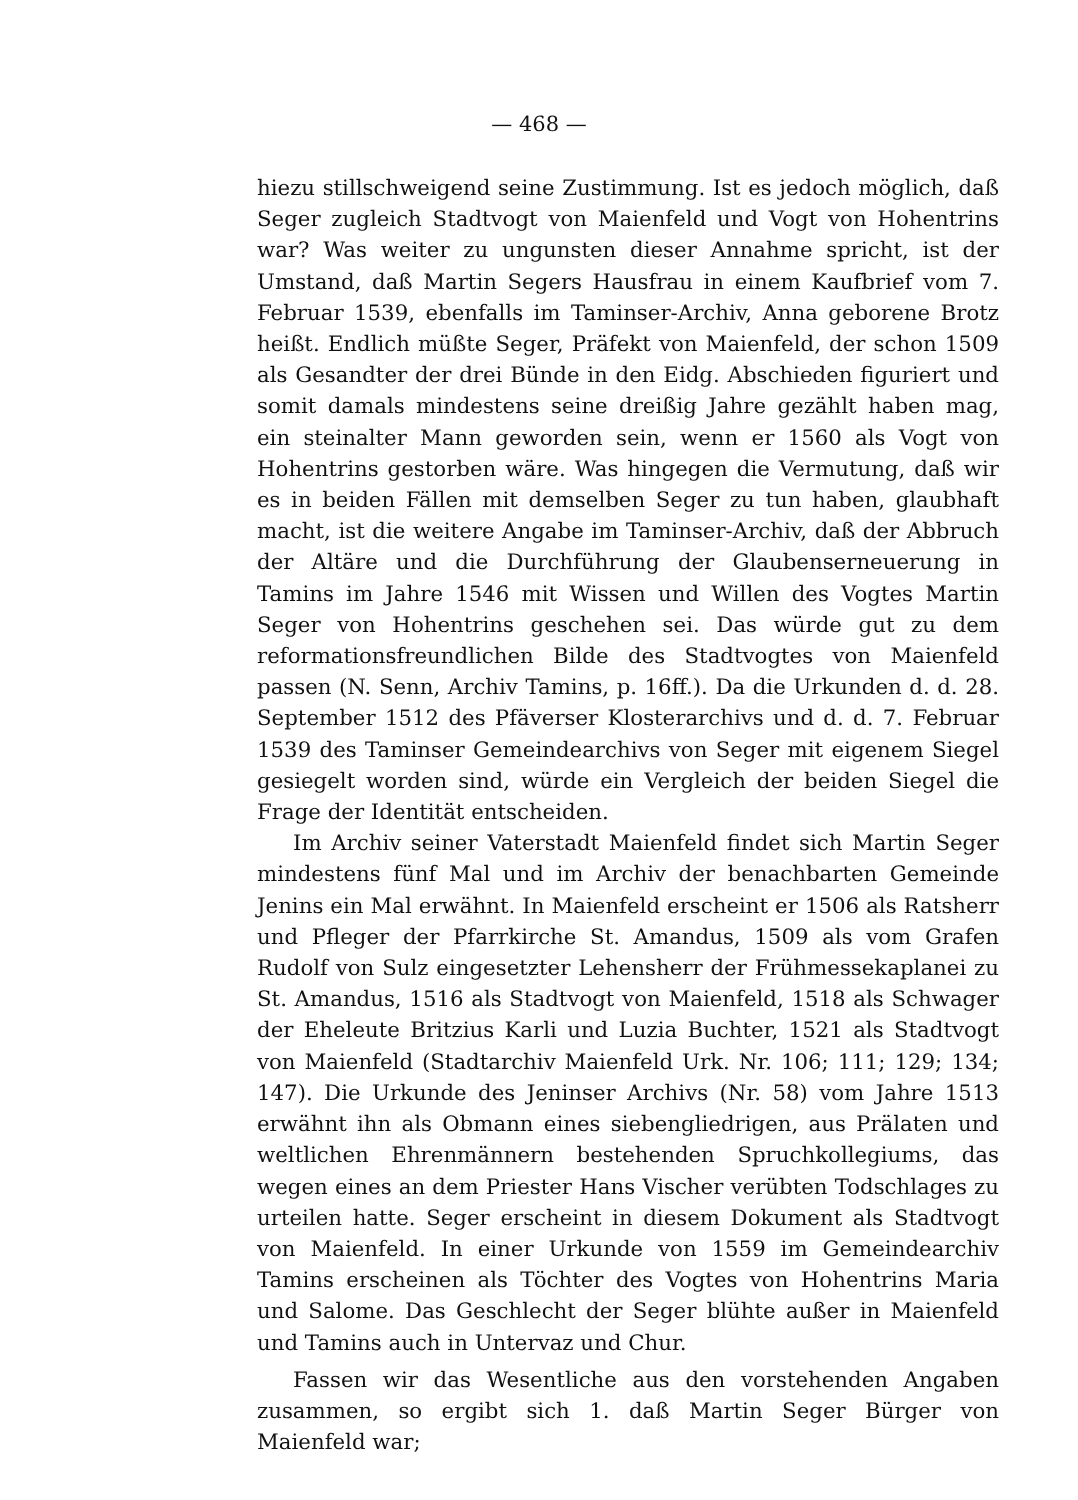— 468 —
hiezu stillschweigend seine Zustimmung. Ist es jedoch möglich, daß Seger zugleich Stadtvogt von Maienfeld und Vogt von Hohentrins war? Was weiter zu ungunsten dieser Annahme spricht, ist der Umstand, daß Martin Segers Hausfrau in einem Kaufbrief vom 7. Februar 1539, ebenfalls im Taminser-Archiv, Anna geborene Brotz heißt. Endlich müßte Seger, Präfekt von Maienfeld, der schon 1509 als Gesandter der drei Bünde in den Eidg. Abschieden figuriert und somit damals mindestens seine dreißig Jahre gezählt haben mag, ein steinalter Mann geworden sein, wenn er 1560 als Vogt von Hohentrins gestorben wäre. Was hingegen die Vermutung, daß wir es in beiden Fällen mit demselben Seger zu tun haben, glaubhaft macht, ist die weitere Angabe im Taminser-Archiv, daß der Abbruch der Altäre und die Durchführung der Glaubenserneuerung in Tamins im Jahre 1546 mit Wissen und Willen des Vogtes Martin Seger von Hohentrins geschehen sei. Das würde gut zu dem reformationsfreundlichen Bilde des Stadtvogtes von Maienfeld passen (N. Senn, Archiv Tamins, p. 16ff.). Da die Urkunden d. d. 28. September 1512 des Pfäverser Klosterarchivs und d. d. 7. Februar 1539 des Taminser Gemeindearchivs von Seger mit eigenem Siegel gesiegelt worden sind, würde ein Vergleich der beiden Siegel die Frage der Identität entscheiden.
Im Archiv seiner Vaterstadt Maienfeld findet sich Martin Seger mindestens fünf Mal und im Archiv der benachbarten Gemeinde Jenins ein Mal erwähnt. In Maienfeld erscheint er 1506 als Ratsherr und Pfleger der Pfarrkirche St. Amandus, 1509 als vom Grafen Rudolf von Sulz eingesetzter Lehensherr der Frühmessekaplanei zu St. Amandus, 1516 als Stadtvogt von Maienfeld, 1518 als Schwager der Eheleute Britzius Karli und Luzia Buchter, 1521 als Stadtvogt von Maienfeld (Stadtarchiv Maienfeld Urk. Nr. 106; 111; 129; 134; 147). Die Urkunde des Jeninser Archivs (Nr. 58) vom Jahre 1513 erwähnt ihn als Obmann eines siebengliedrigen, aus Prälaten und weltlichen Ehrenmännern bestehenden Spruchkollegiums, das wegen eines an dem Priester Hans Vischer verübten Todschlages zu urteilen hatte. Seger erscheint in diesem Dokument als Stadtvogt von Maienfeld. In einer Urkunde von 1559 im Gemeindearchiv Tamins erscheinen als Töchter des Vogtes von Hohentrins Maria und Salome. Das Geschlecht der Seger blühte außer in Maienfeld und Tamins auch in Untervaz und Chur.
Fassen wir das Wesentliche aus den vorstehenden Angaben zusammen, so ergibt sich 1. daß Martin Seger Bürger von Maienfeld war;